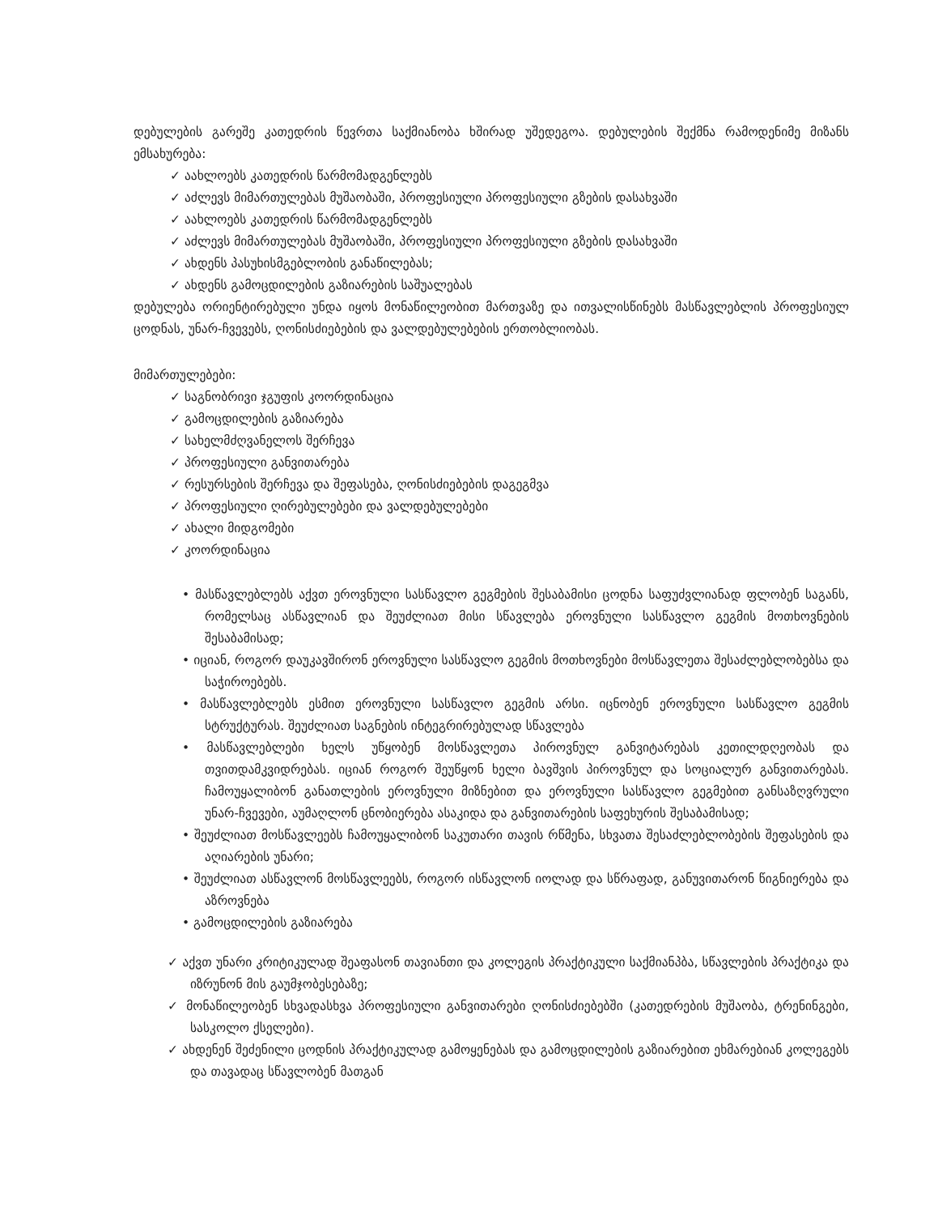დებულების გარეშე კათედრის წევრთა საქმიანობა ხშირად უშედეგოა. დებულების შექმნა რამოდენიმე მიზანს ემსახურება:
✓ აახლოებს კათედრის წარმომადგენლებს
✓ აძლევს მიმართულებას მუშაობაში, პროფესიული პროფესიული გზების დასახვაში
✓ აახლოებს კათედრის წარმომადგენლებს
✓ აძლევს მიმართულებას მუშაობაში, პროფესიული პროფესიული გზების დასახვაში
✓ ახდენს პასუხისმგებლობის განაწილებას;
✓ ახდენს გამოცდილების გაზიარების საშუალებას
დებულება ორიენტირებული უნდა იყოს მონაწილეობით მართვაზე და ითვალისწინებს მასწავლებლის პროფესიულ ცოდნას, უნარ-ჩვევებს, ღონისძიებების და ვალდებულებების ერთობლიობას.
მიმართულებები:
✓ საგნობრივი ჯგუფის კოორდინაცია
✓ გამოცდილების გაზიარება
✓ სახელმძღვანელოს შერჩევა
✓ პროფესიული განვითარება
✓ რესურსების შერჩევა და შეფასება, ღონისძიებების დაგეგმვა
✓ პროფესიული ღირებულებები და ვალდებულებები
✓ ახალი მიდგომები
✓ კოორდინაცია
• მასწავლებლებს აქვთ ეროვნული სასწავლო გეგმების შესაბამისი ცოდნა საფუძვლიანად ფლობენ საგანს, რომელსაც ასწავლიან და შეუძლიათ მისი სწავლება ეროვნული სასწავლო გეგმის მოთხოვნების შესაბამისად;
• იციან, როგორ დაუკავშირონ ეროვნული სასწავლო გეგმის მოთხოვნები მოსწავლეთა შესაძლებლობებსა და საჭიროებებს.
• მასწავლებლებს ესმით ეროვნული სასწავლო გეგმის არსი. იცნობენ ეროვნული სასწავლო გეგმის სტრუქტურას. შეუძლიათ საგნების ინტეგრირებულად სწავლება
• მასწავლებლები ხელს უწყობენ მოსწავლეთა პიროვნულ განვიტარებას კეთილდღეობას და თვითდამკვიდრებას. იციან როგორ შეუწყონ ხელი ბავშვის პიროვნულ და სოციალურ განვითარებას. ჩამოუყალიბონ განათლების ეროვნული მიზნებით და ეროვნული სასწავლო გეგმებით განსაზღვრული უნარ-ჩვევები, აუმაღლონ ცნობიერება ასაკიდა და განვითარების საფეხურის შესაბამისად;
• შეუძლიათ მოსწავლეებს ჩამოუყალიბონ საკუთარი თავის რწმენა, სხვათა შესაძლებლობების შეფასების და აღიარების უნარი;
• შეუძლიათ ასწავლონ მოსწავლეებს, როგორ ისწავლონ იოლად და სწრაფად, განუვითარონ წიგნიერება და აზროვნება
• გამოცდილების გაზიარება
✓ აქვთ უნარი კრიტიკულად შეაფასონ თავიანთი და კოლეგის პრაქტიკული საქმიანპბა, სწავლების პრაქტიკა და იზრუნონ მის გაუმჯობესებაზე;
✓ მონაწილეობენ სხვადასხვა პროფესიული განვითარები ღონისძიებებში (კათედრების მუშაობა, ტრენინგები, სასკოლო ქსელები).
✓ ახდენენ შეძენილი ცოდნის პრაქტიკულად გამოყენებას და გამოცდილების გაზიარებით ეხმარებიან კოლეგებს და თავადაც სწავლობენ მათგან